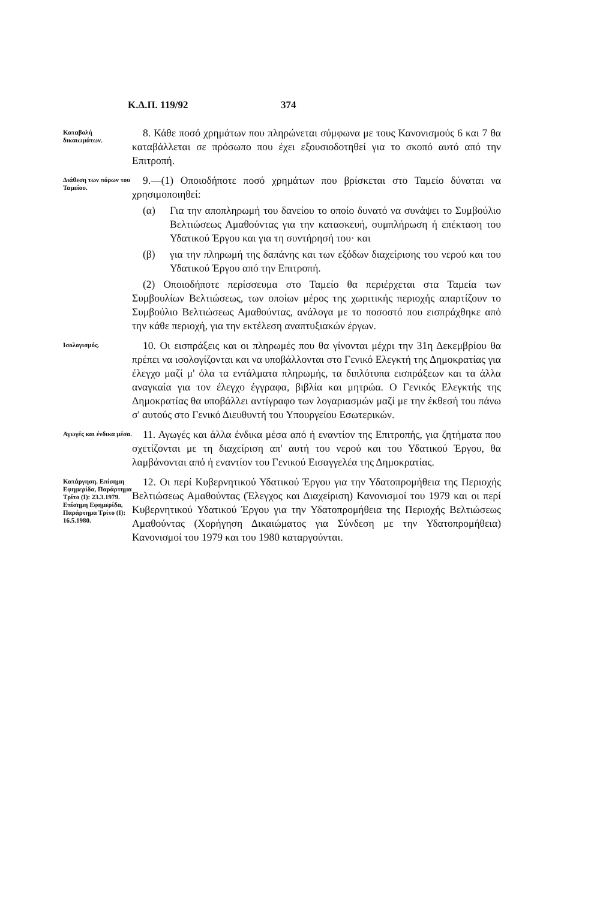Κ.Δ.Π. 119/92 374
Καταβολή δικαιωμάτων.
8. Κάθε ποσό χρημάτων που πληρώνεται σύμφωνα με τους Κανονισμούς 6 και 7 θα καταβάλλεται σε πρόσωπο που έχει εξουσιοδοτηθεί για το σκοπό αυτό από την Επιτροπή.
Διάθεση των πόρων του Ταμείου.
9.—(1) Οποιοδήποτε ποσό χρημάτων που βρίσκεται στο Ταμείο δύναται να χρησιμοποιηθεί:
(α) Για την αποπληρωμή του δανείου το οποίο δυνατό να συνάψει το Συμβούλιο Βελτιώσεως Αμαθούντας για την κατασκευή, συμπλήρωση ή επέκταση του Υδατικού Έργου και για τη συντήρησή του· και
(β) για την πληρωμή της δαπάνης και των εξόδων διαχείρισης του νερού και του Υδατικού Έργου από την Επιτροπή.
(2) Οποιοδήποτε περίσσευμα στο Ταμείο θα περιέρχεται στα Ταμεία των Συμβουλίων Βελτιώσεως, των οποίων μέρος της χωριτικής περιοχής απαρτίζουν το Συμβούλιο Βελτιώσεως Αμαθούντας, ανάλογα με το ποσοστό που εισπράχθηκε από την κάθε περιοχή, για την εκτέλεση αναπτυξιακών έργων.
Ισολογισμός.
10. Οι εισπράξεις και οι πληρωμές που θα γίνονται μέχρι την 31η Δεκεμβρίου θα πρέπει να ισολογίζονται και να υποβάλλονται στο Γενικό Ελεγκτή της Δημοκρατίας για έλεγχο μαζί μ' όλα τα εντάλματα πληρωμής, τα διπλότυπα εισπράξεων και τα άλλα αναγκαία για τον έλεγχο έγγραφα, βιβλία και μητρώα. Ο Γενικός Ελεγκτής της Δημοκρατίας θα υποβάλλει αντίγραφο των λογαριασμών μαζί με την έκθεσή του πάνω σ' αυτούς στο Γενικό Διευθυντή του Υπουργείου Εσωτερικών.
Αγωγές και ένδικα μέσα.
11. Αγωγές και άλλα ένδικα μέσα από ή εναντίον της Επιτροπής, για ζητήματα που σχετίζονται με τη διαχείριση απ' αυτή του νερού και του Υδατικού Έργου, θα λαμβάνονται από ή εναντίον του Γενικού Εισαγγελέα της Δημοκρατίας.
Κατάργηση. Επίσημη Εφημερίδα, Παράρτημα Τρίτο (Ι): 23.3.1979. Επίσημη Εφημερίδα, Παράρτημα Τρίτο (Ι): 16.5.1980.
12. Οι περί Κυβερνητικού Υδατικού Έργου για την Υδατοπρομήθεια της Περιοχής Βελτιώσεως Αμαθούντας (Έλεγχος και Διαχείριση) Κανονισμοί του 1979 και οι περί Κυβερνητικού Υδατικού Έργου για την Υδατοπρομήθεια της Περιοχής Βελτιώσεως Αμαθούντας (Χορήγηση Δικαιώματος για Σύνδεση με την Υδατοπρομήθεια) Κανονισμοί του 1979 και του 1980 καταργούνται.